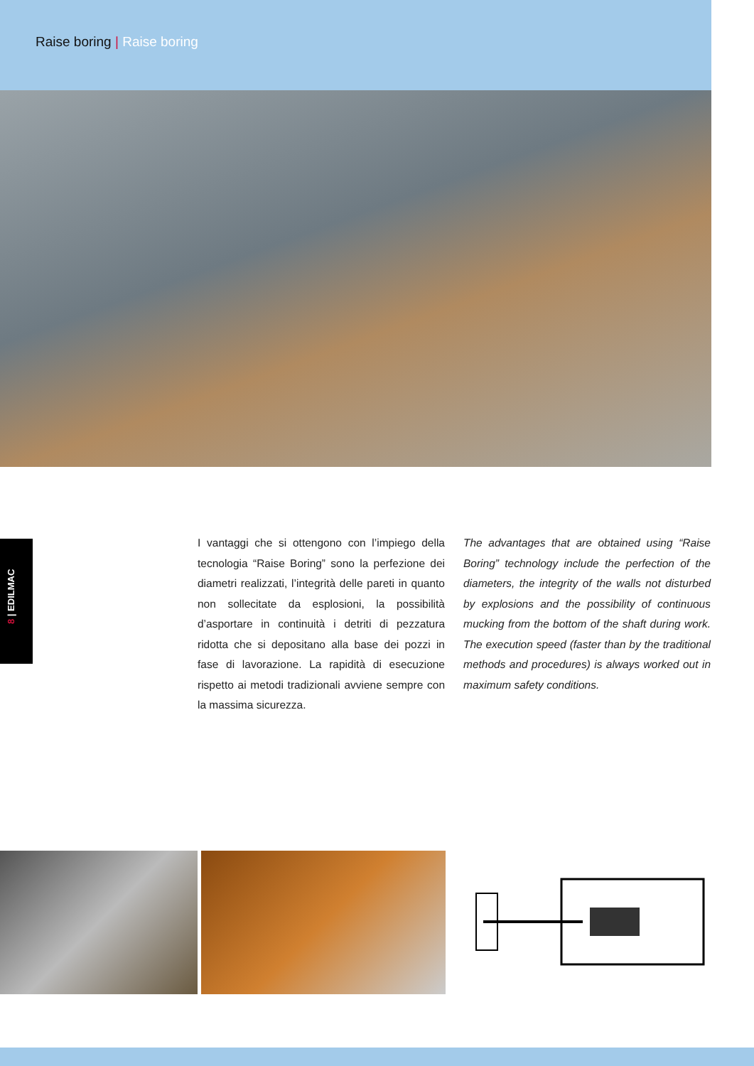Raise boring | Raise boring
8 | EDILMAC
I vantaggi che si ottengono con l’impiego della tecnologia “Raise Boring” sono la perfezione dei diametri realizzati, l’integrità delle pareti in quanto non sollecitate da esplosioni, la possibilità d’asportare in continuità i detriti di pezzatura ridotta che si depositano alla base dei pozzi in fase di lavorazione. La rapidità di esecuzione rispetto ai metodi tradizionali avviene sempre con la massima sicurezza.
The advantages that are obtained using “Raise Boring” technology include the perfection of the diameters, the integrity of the walls not disturbed by explosions and the possibility of continuous mucking from the bottom of the shaft during work. The execution speed (faster than by the traditional methods and procedures) is always worked out in maximum safety conditions.